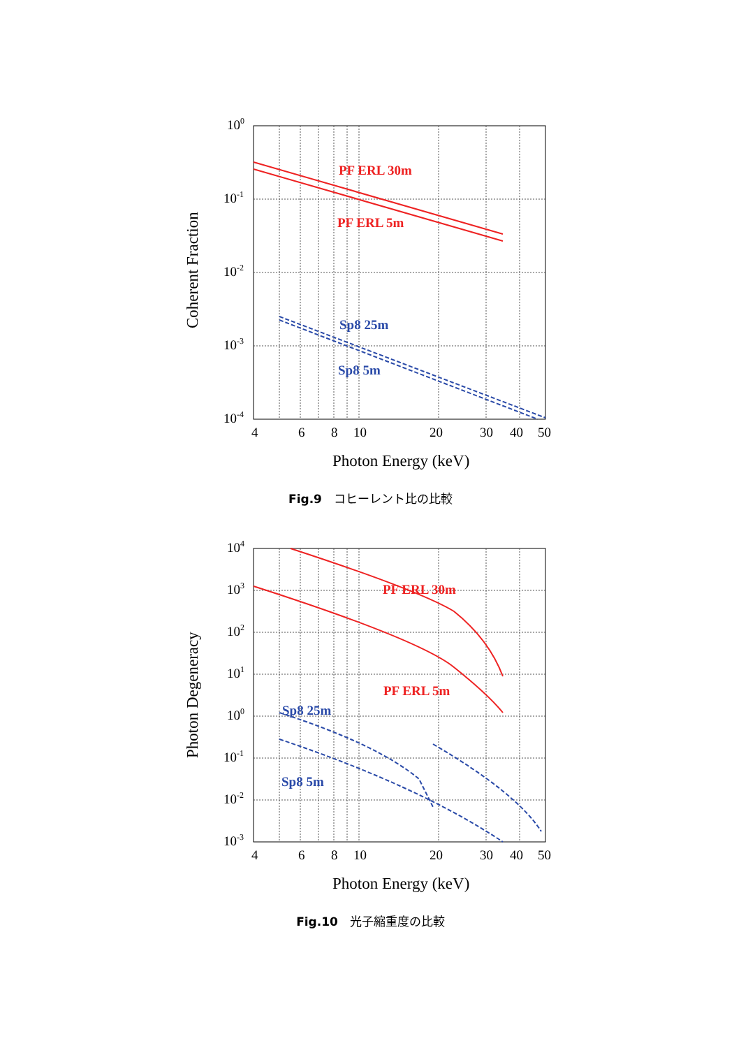PF ERL 30m
PF ERL 5m
Sp8 25m
Sp8 5m
100
10-1
10-2
10-3
10-4
4
6
8
10
20
30
40
50
Photon Energy (keV)
Coherent Fraction
Fig.9　コヒーレント比の比較
PF ERL 30m
PF ERL 5m
Sp8 25m
Sp8 5m
104
103
102
101
100
10-1
10-2
10-3
4
6
8
10
20
30
40
50
Photon Energy (keV)
Photon Degeneracy
Fig.10　光子縮重度の比較